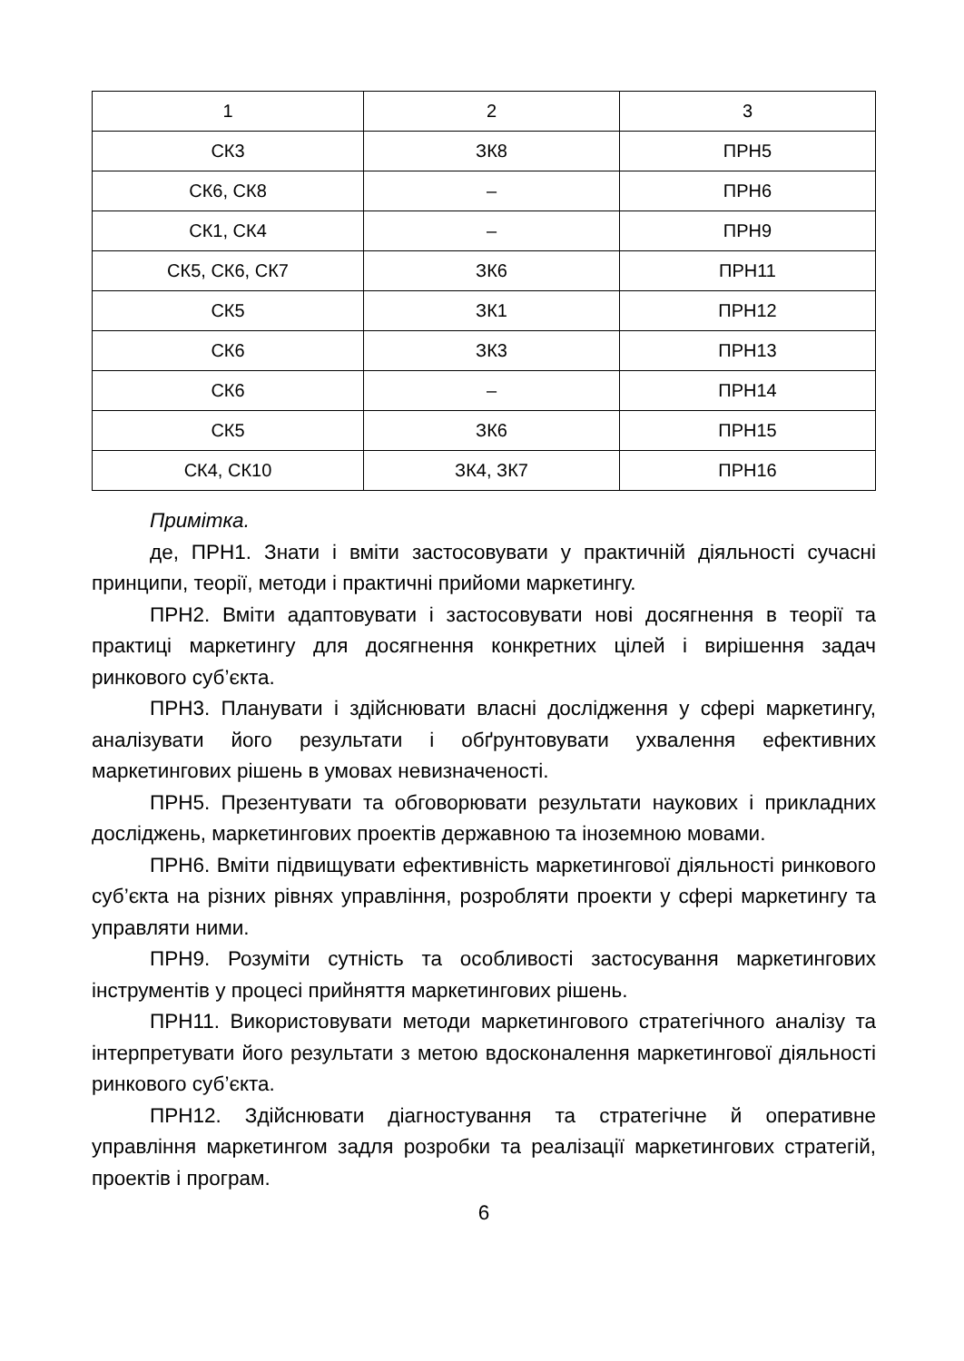| 1 | 2 | 3 |
| СК3 | ЗК8 | ПРН5 |
| СК6, СК8 | – | ПРН6 |
| СК1, СК4 | – | ПРН9 |
| СК5, СК6, СК7 | ЗК6 | ПРН11 |
| СК5 | ЗК1 | ПРН12 |
| СК6 | ЗК3 | ПРН13 |
| СК6 | – | ПРН14 |
| СК5 | ЗК6 | ПРН15 |
| СК4, СК10 | ЗК4, ЗК7 | ПРН16 |
Примітка.
де, ПРН1. Знати і вміти застосовувати у практичній діяльності сучасні принципи, теорії, методи і практичні прийоми маркетингу.
ПРН2. Вміти адаптовувати і застосовувати нові досягнення в теорії та практиці маркетингу для досягнення конкретних цілей і вирішення задач ринкового суб’єкта.
ПРН3. Планувати і здійснювати власні дослідження у сфері маркетингу, аналізувати його результати і обґрунтовувати ухвалення ефективних маркетингових рішень в умовах невизначеності.
ПРН5. Презентувати та обговорювати результати наукових і прикладних досліджень, маркетингових проектів державною та іноземною мовами.
ПРН6. Вміти підвищувати ефективність маркетингової діяльності ринкового суб’єкта на різних рівнях управління, розробляти проекти у сфері маркетингу та управляти ними.
ПРН9. Розуміти сутність та особливості застосування маркетингових інструментів у процесі прийняття маркетингових рішень.
ПРН11. Використовувати методи маркетингового стратегічного аналізу та інтерпретувати його результати з метою вдосконалення маркетингової діяльності ринкового суб’єкта.
ПРН12. Здійснювати діагностування та стратегічне й оперативне управління маркетингом задля розробки та реалізації маркетингових стратегій, проектів і програм.
6